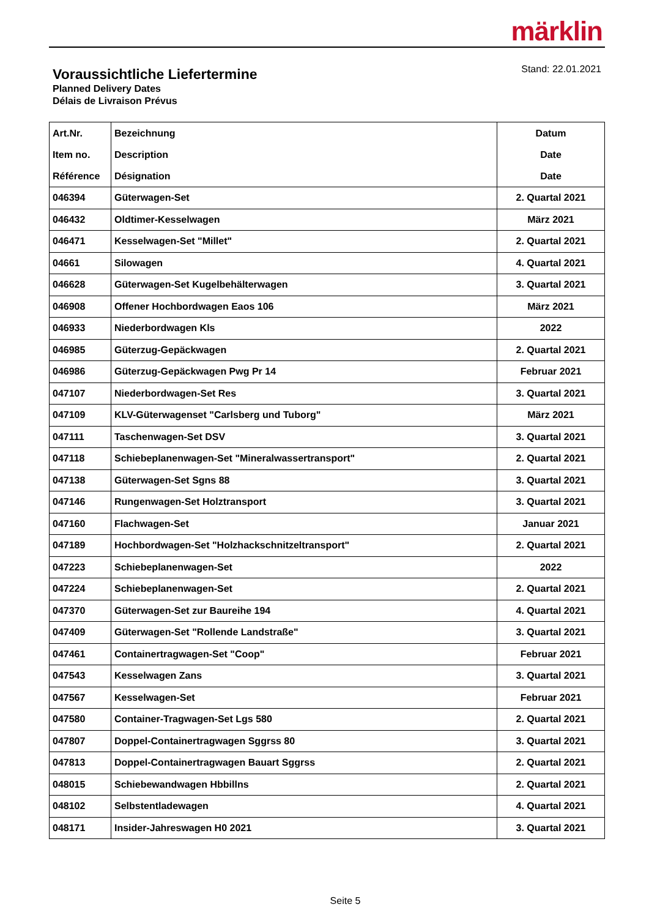märklin
Voraussichtliche Liefertermine
Planned Delivery Dates
Délais de Livraison Prévus
Stand: 22.01.2021
| Art.Nr. Item no. Référence | Bezeichnung Description Désignation | Datum Date Date |
| --- | --- | --- |
| 046394 | Güterwagen-Set | 2. Quartal 2021 |
| 046432 | Oldtimer-Kesselwagen | März 2021 |
| 046471 | Kesselwagen-Set "Millet" | 2. Quartal 2021 |
| 04661 | Silowagen | 4. Quartal 2021 |
| 046628 | Güterwagen-Set Kugelbehälterwagen | 3. Quartal 2021 |
| 046908 | Offener Hochbordwagen Eaos 106 | März 2021 |
| 046933 | Niederbordwagen Kls | 2022 |
| 046985 | Güterzug-Gepäckwagen | 2. Quartal 2021 |
| 046986 | Güterzug-Gepäckwagen Pwg Pr 14 | Februar 2021 |
| 047107 | Niederbordwagen-Set Res | 3. Quartal 2021 |
| 047109 | KLV-Güterwagenset "Carlsberg und Tuborg" | März 2021 |
| 047111 | Taschenwagen-Set DSV | 3. Quartal 2021 |
| 047118 | Schiebeplanenwagen-Set "Mineralwassertransport" | 2. Quartal 2021 |
| 047138 | Güterwagen-Set Sgns 88 | 3. Quartal 2021 |
| 047146 | Rungenwagen-Set Holztransport | 3. Quartal 2021 |
| 047160 | Flachwagen-Set | Januar 2021 |
| 047189 | Hochbordwagen-Set "Holzhackschnitzeltransport" | 2. Quartal 2021 |
| 047223 | Schiebeplanenwagen-Set | 2022 |
| 047224 | Schiebeplanenwagen-Set | 2. Quartal 2021 |
| 047370 | Güterwagen-Set zur Baureihe 194 | 4. Quartal 2021 |
| 047409 | Güterwagen-Set "Rollende Landstraße" | 3. Quartal 2021 |
| 047461 | Containertragwagen-Set "Coop" | Februar 2021 |
| 047543 | Kesselwagen Zans | 3. Quartal 2021 |
| 047567 | Kesselwagen-Set | Februar 2021 |
| 047580 | Container-Tragwagen-Set Lgs 580 | 2. Quartal 2021 |
| 047807 | Doppel-Containertragwagen Sggrss 80 | 3. Quartal 2021 |
| 047813 | Doppel-Containertragwagen Bauart Sggrss | 2. Quartal 2021 |
| 048015 | Schiebewandwagen Hbbillns | 2. Quartal 2021 |
| 048102 | Selbstentladewagen | 4. Quartal 2021 |
| 048171 | Insider-Jahreswagen H0 2021 | 3. Quartal 2021 |
Seite 5